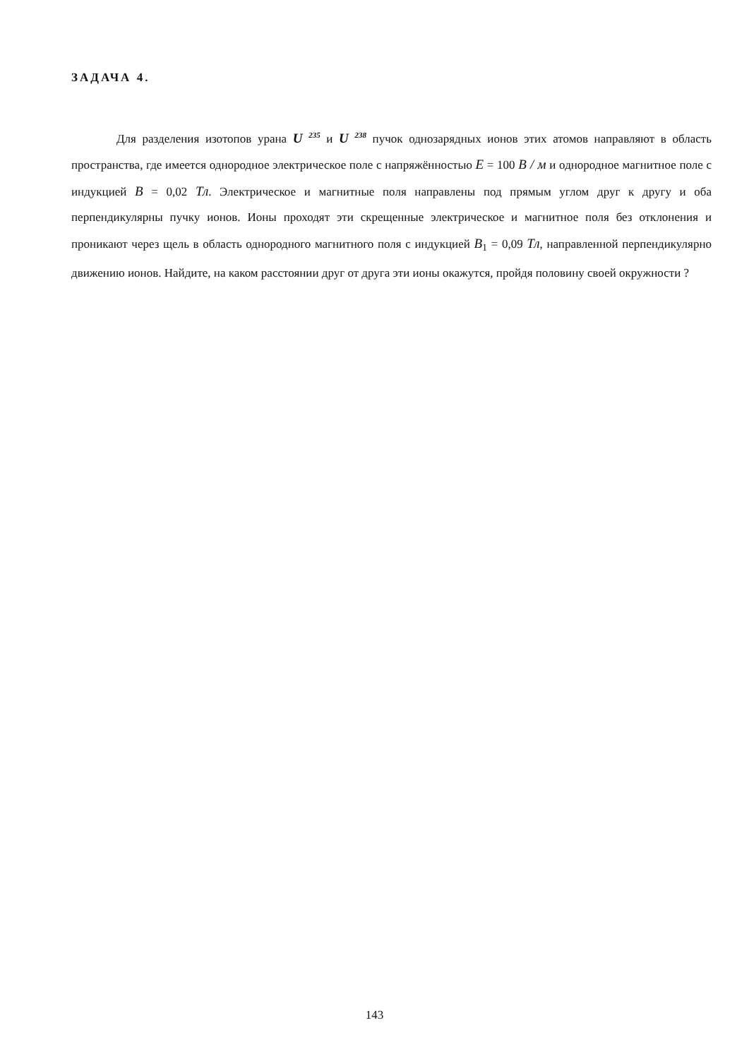ЗАДАЧА 4.
Для разделения изотопов урана U <sup>235</sup> и U <sup>238</sup> пучок однозарядных ионов этих атомов направляют в область пространства, где имеется однородное электрическое поле с напряжённостью E = 100 В / м и однородное магнитное поле с индукцией B = 0,02 Тл. Электрическое и магнитные поля направлены под прямым углом друг к другу и оба перпендикулярны пучку ионов. Ионы проходят эти скрещенные электрическое и магнитное поля без отклонения и проникают через щель в область однородного магнитного поля с индукцией B<sub>1</sub> = 0,09 Тл, направленной перпендикулярно движению ионов. Найдите, на каком расстоянии друг от друга эти ионы окажутся, пройдя половину своей окружности ?
143